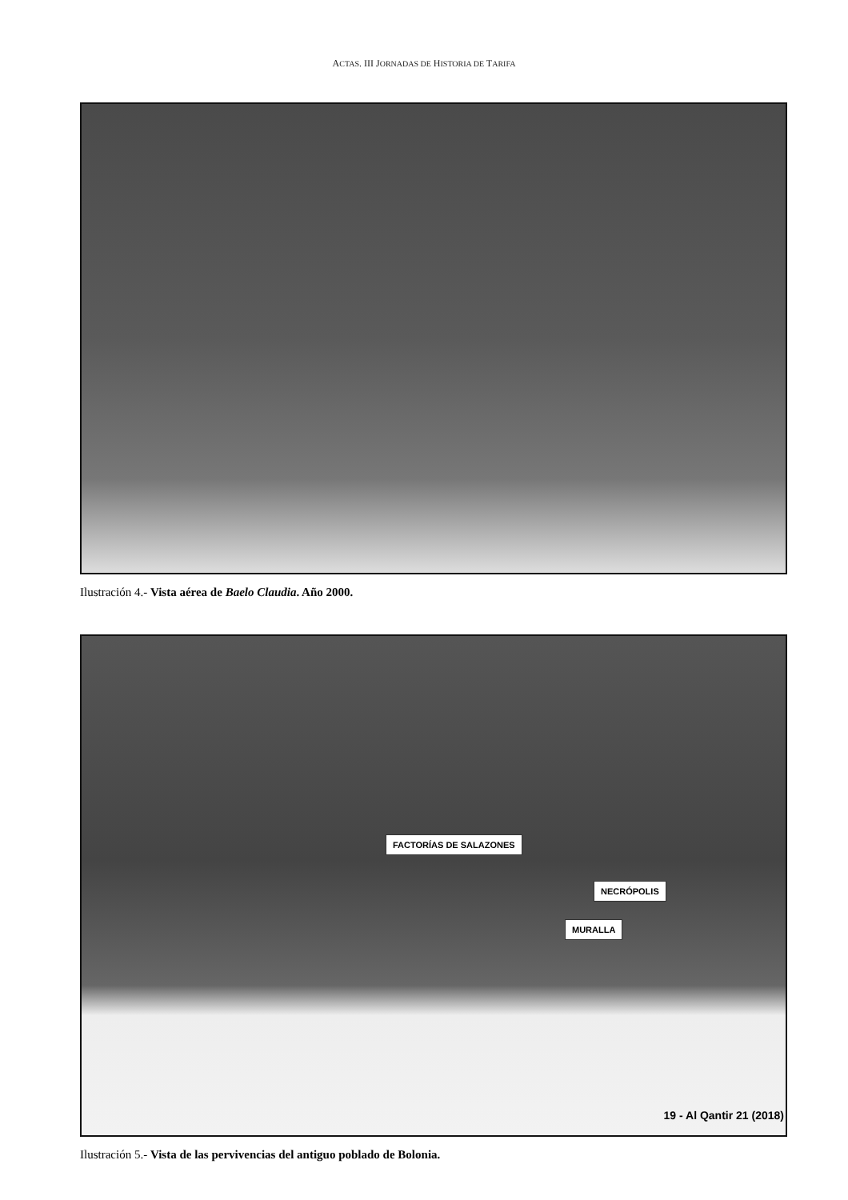ACTAS. III JORNADAS DE HISTORIA DE TARIFA
Ilustración 4.- Vista aérea de Baelo Claudia. Año 2000.
FACTORÍAS DE SALAZONES
NECRÓPOLIS
MURALLA
Ilustración 5.- Vista de las pervivencias del antiguo poblado de Bolonia.
19 - Al Qantir 21 (2018)